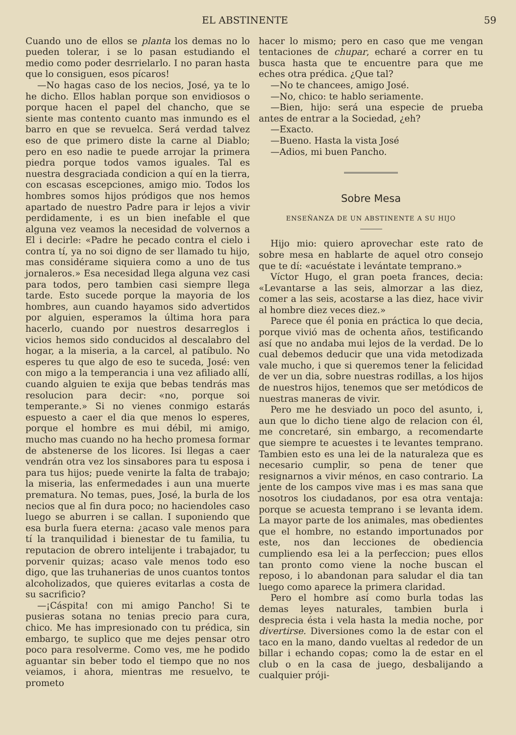EL ABSTINENTE 59
Cuando uno de ellos se planta los demas no lo pueden tolerar, i se lo pasan estudiando el medio como poder desrrielarlo. I no paran hasta que lo consiguen, esos pícaros!
—No hagas caso de los necios, José, ya te lo he dicho. Ellos hablan porque son envidiosos o porque hacen el papel del chancho, que se siente mas contento cuanto mas inmundo es el barro en que se revuelca. Será verdad talvez eso de que primero diste la carne al Diablo; pero en eso nadie te puede arrojar la primera piedra porque todos vamos iguales. Tal es nuestra desgraciada condicion a quí en la tierra, con escasas escepciones, amigo mio. Todos los hombres somos hijos pródigos que nos hemos apartado de nuestro Padre para ir lejos a vivir perdidamente, i es un bien inefable el que alguna vez veamos la necesidad de volvernos a El i decirle: «Padre he pecado contra el cielo i contra tí, ya no soi digno de ser llamado tu hijo, mas considérame siquiera como a uno de tus jornaleros.» Esa necesidad llega alguna vez casi para todos, pero tambien casi siempre llega tarde. Esto sucede porque la mayoria de los hombres, aun cuando hayamos sido advertidos por alguien, esperamos la última hora para hacerlo, cuando por nuestros desarreglos i vicios hemos sido conducidos al descalabro del hogar, a la miseria, a la carcel, al patíbulo. No esperes tu que algo de eso te suceda, José: ven con migo a la temperancia i una vez afiliado allí, cuando alguien te exija que bebas tendrás mas resolucion para decir: «no, porque soi temperante.» Si no vienes conmigo estarás espuesto a caer el dia que menos lo esperes, porque el hombre es mui débil, mi amigo, mucho mas cuando no ha hecho promesa formar de abstenerse de los licores. Isi llegas a caer vendrán otra vez los sinsabores para tu esposa i para tus hijos; puede venirte la falta de trabajo; la miseria, las enfermedades i aun una muerte prematura. No temas, pues, José, la burla de los necios que al fin dura poco; no haciendoles caso luego se aburren i se callan. I suponiendo que esa burla fuera eterna: ¿acaso vale menos para tí la tranquilidad i bienestar de tu familia, tu reputacion de obrero intelijente i trabajador, tu porvenir quizas; acaso vale menos todo eso digo, que las truhanerias de unos cuantos tontos alcoholizados, que quieres evitarlas a costa de su sacrificio?
—¡Cáspita! con mi amigo Pancho! Si te pusieras sotana no tenias precio para cura, chico. Me has impresionado con tu prédica, sin embargo, te suplico que me dejes pensar otro poco para resolverme. Como ves, me he podido aguantar sin beber todo el tiempo que no nos veiamos, i ahora, mientras me resuelvo, te prometo
hacer lo mismo; pero en caso que me vengan tentaciones de chupar, echaré a correr en tu busca hasta que te encuentre para que me eches otra prédica. ¿Que tal?
—No te chancees, amigo José.
—No, chico: te hablo seriamente.
—Bien, hijo: será una especie de prueba antes de entrar a la Sociedad, ¿eh?
—Exacto.
—Bueno. Hasta la vista José
—Adios, mi buen Pancho.
Sobre Mesa
ENSEÑANZA DE UN ABSTINENTE A SU HIJO
Hijo mio: quiero aprovechar este rato de sobre mesa en hablarte de aquel otro consejo que te dí: «acuéstate i levántate temprano.»
Víctor Hugo, el gran poeta frances, decia: «Levantarse a las seis, almorzar a las diez, comer a las seis, acostarse a las diez, hace vivir al hombre diez veces diez.»
Parece que él ponia en práctica lo que decia, porque vivió mas de ochenta años, testificando así que no andaba mui lejos de la verdad. De lo cual debemos deducir que una vida metodizada vale mucho, i que si queremos tener la felicidad de ver un dia, sobre nuestras rodillas, a los hijos de nuestros hijos, tenemos que ser metódicos de nuestras maneras de vivir.
Pero me he desviado un poco del asunto, i, aun que lo dicho tiene algo de relacion con él, me concretaré, sin embargo, a recomendarte que siempre te acuestes i te levantes temprano. Tambien esto es una lei de la naturaleza que es necesario cumplir, so pena de tener que resignarnos a vivir ménos, en caso contrario. La jente de los campos vive mas i es mas sana que nosotros los ciudadanos, por esa otra ventaja: porque se acuesta temprano i se levanta idem. La mayor parte de los animales, mas obedientes que el hombre, no estando importunados por este, nos dan lecciones de obediencia cumpliendo esa lei a la perfeccion; pues ellos tan pronto como viene la noche buscan el reposo, i lo abandonan para saludar el dia tan luego como aparece la primera claridad.
Pero el hombre así como burla todas las demas leyes naturales, tambien burla i desprecia ésta i vela hasta la media noche, por divertirse. Diversiones como la de estar con el taco en la mano, dando vueltas al rededor de un billar i echando copas; como la de estar en el club o en la casa de juego, desbalijando a cualquier próji-